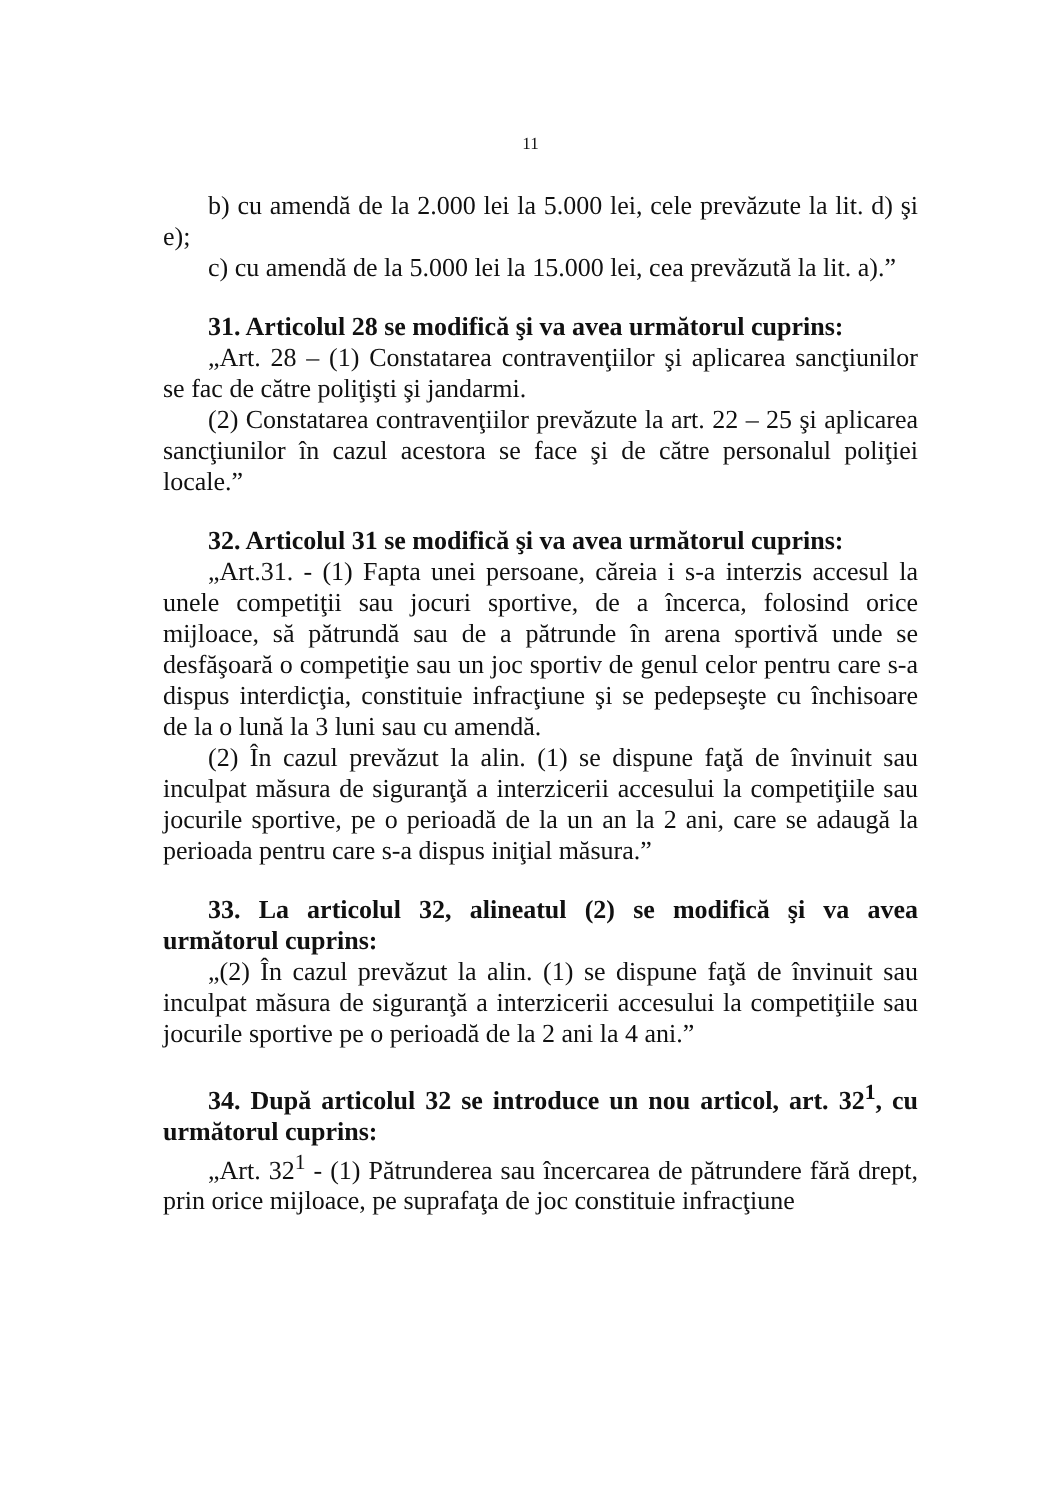11
b) cu amendă de la 2.000 lei la 5.000 lei, cele prevăzute la lit. d) şi e);
c) cu amendă de la 5.000 lei la 15.000 lei, cea prevăzută la lit. a).”
31. Articolul 28 se modifică şi va avea următorul cuprins:
„Art. 28 – (1) Constatarea contravenţiilor şi aplicarea sancţiunilor se fac de către poliţişti şi jandarmi.
(2) Constatarea contravenţiilor prevăzute la art. 22 – 25 şi aplicarea sancţiunilor în cazul acestora se face şi de către personalul poliţiei locale.”
32. Articolul 31 se modifică şi va avea următorul cuprins:
„Art.31. - (1) Fapta unei persoane, căreia i s-a interzis accesul la unele competiţii sau jocuri sportive, de a încerca, folosind orice mijloace, să pătrundă sau de a pătrunde în arena sportivă unde se desfăşoară o competiţie sau un joc sportiv de genul celor pentru care s-a dispus interdicţia, constituie infracţiune şi se pedepseşte cu închisoare de la o lună la 3 luni sau cu amendă.
(2) În cazul prevăzut la alin. (1) se dispune faţă de învinuit sau inculpat măsura de siguranţă a interzicerii accesului la competiţiile sau jocurile sportive, pe o perioadă de la un an la 2 ani, care se adaugă la perioada pentru care s-a dispus iniţial măsura.”
33. La articolul 32, alineatul (2) se modifică şi va avea următorul cuprins:
„(2) În cazul prevăzut la alin. (1) se dispune faţă de învinuit sau inculpat măsura de siguranţă a interzicerii accesului la competiţiile sau jocurile sportive pe o perioadă de la 2 ani la 4 ani.”
34. După articolul 32 se introduce un nou articol, art. 32<sup>1</sup>, cu următorul cuprins:
„Art. 32<sup>1</sup> - (1) Pătrunderea sau încercarea de pătrundere fără drept, prin orice mijloace, pe suprafaţa de joc constituie infracţiune